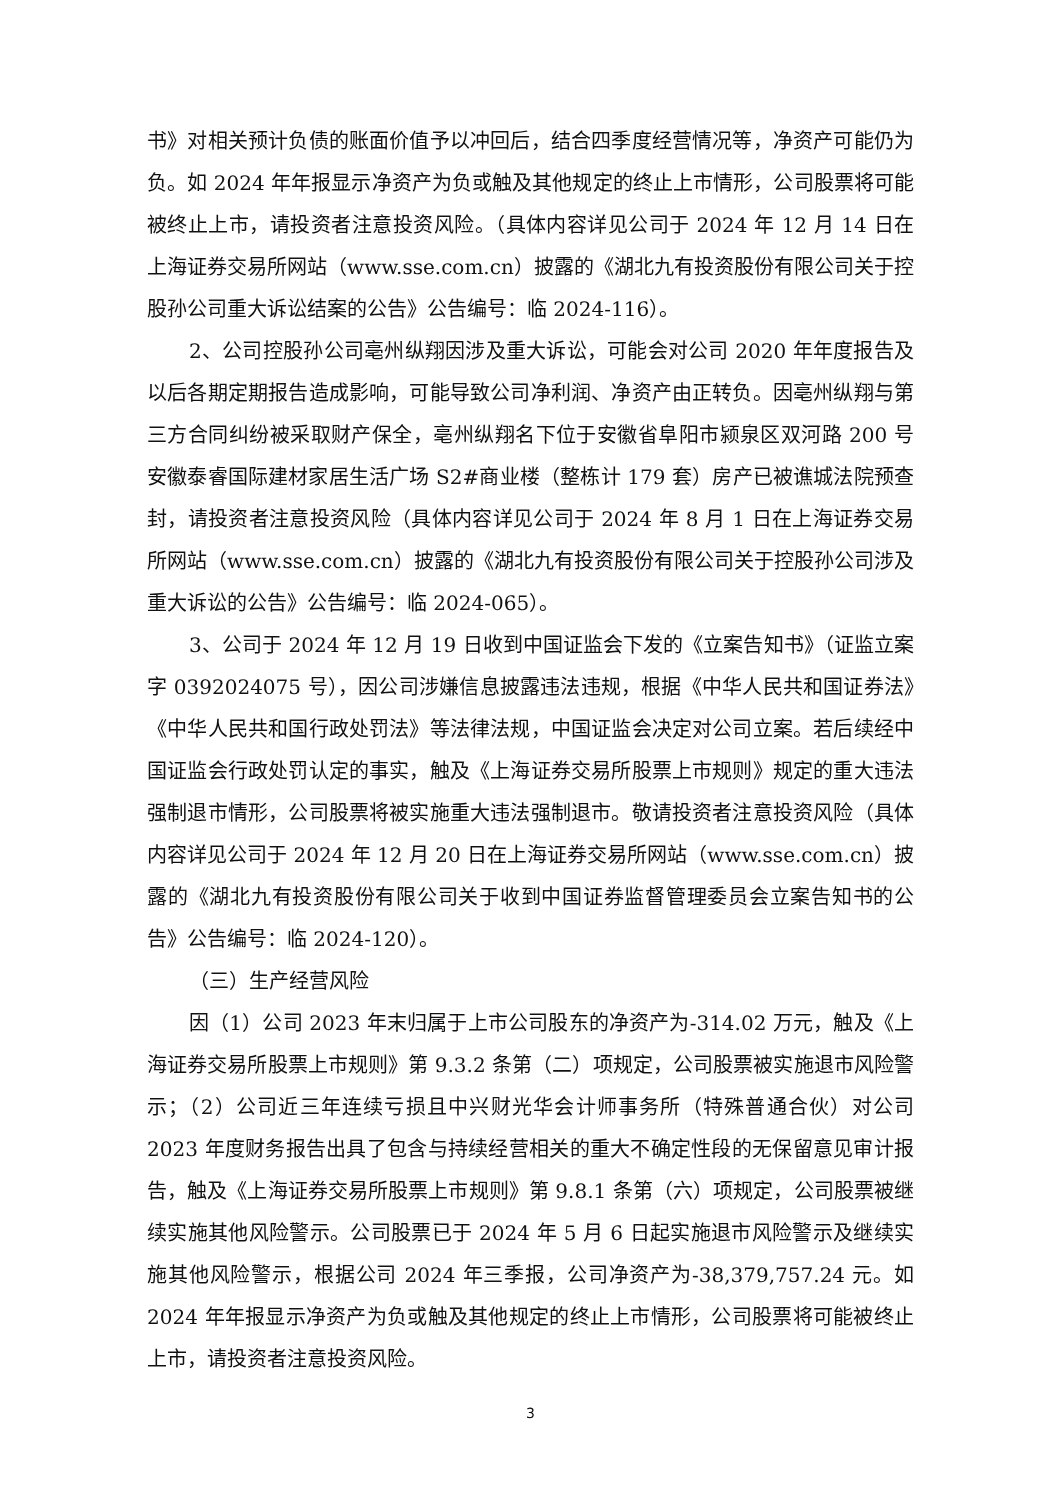书》对相关预计负债的账面价值予以冲回后，结合四季度经营情况等，净资产可能仍为负。如 2024 年年报显示净资产为负或触及其他规定的终止上市情形，公司股票将可能被终止上市，请投资者注意投资风险。（具体内容详见公司于 2024 年 12 月 14 日在上海证券交易所网站（www.sse.com.cn）披露的《湖北九有投资股份有限公司关于控股孙公司重大诉讼结案的公告》公告编号：临 2024-116）。
2、公司控股孙公司亳州纵翔因涉及重大诉讼，可能会对公司 2020 年年度报告及以后各期定期报告造成影响，可能导致公司净利润、净资产由正转负。因亳州纵翔与第三方合同纠纷被采取财产保全，亳州纵翔名下位于安徽省阜阳市颍泉区双河路 200 号安徽泰睿国际建材家居生活广场 S2#商业楼（整栋计 179 套）房产已被谯城法院预查封，请投资者注意投资风险（具体内容详见公司于 2024 年 8 月 1 日在上海证券交易所网站（www.sse.com.cn）披露的《湖北九有投资股份有限公司关于控股孙公司涉及重大诉讼的公告》公告编号：临 2024-065）。
3、公司于 2024 年 12 月 19 日收到中国证监会下发的《立案告知书》（证监立案字 0392024075 号），因公司涉嫌信息披露违法违规，根据《中华人民共和国证券法》《中华人民共和国行政处罚法》等法律法规，中国证监会决定对公司立案。若后续经中国证监会行政处罚认定的事实，触及《上海证券交易所股票上市规则》规定的重大违法强制退市情形，公司股票将被实施重大违法强制退市。敬请投资者注意投资风险（具体内容详见公司于 2024 年 12 月 20 日在上海证券交易所网站（www.sse.com.cn）披露的《湖北九有投资股份有限公司关于收到中国证券监督管理委员会立案告知书的公告》公告编号：临 2024-120）。
（三）生产经营风险
因（1）公司 2023 年末归属于上市公司股东的净资产为-314.02 万元，触及《上海证券交易所股票上市规则》第 9.3.2 条第（二）项规定，公司股票被实施退市风险警示；（2）公司近三年连续亏损且中兴财光华会计师事务所（特殊普通合伙）对公司 2023 年度财务报告出具了包含与持续经营相关的重大不确定性段的无保留意见审计报告，触及《上海证券交易所股票上市规则》第 9.8.1 条第（六）项规定，公司股票被继续实施其他风险警示。公司股票已于 2024 年 5 月 6 日起实施退市风险警示及继续实施其他风险警示，根据公司 2024 年三季报，公司净资产为-38,379,757.24 元。如 2024 年年报显示净资产为负或触及其他规定的终止上市情形，公司股票将可能被终止上市，请投资者注意投资风险。
3